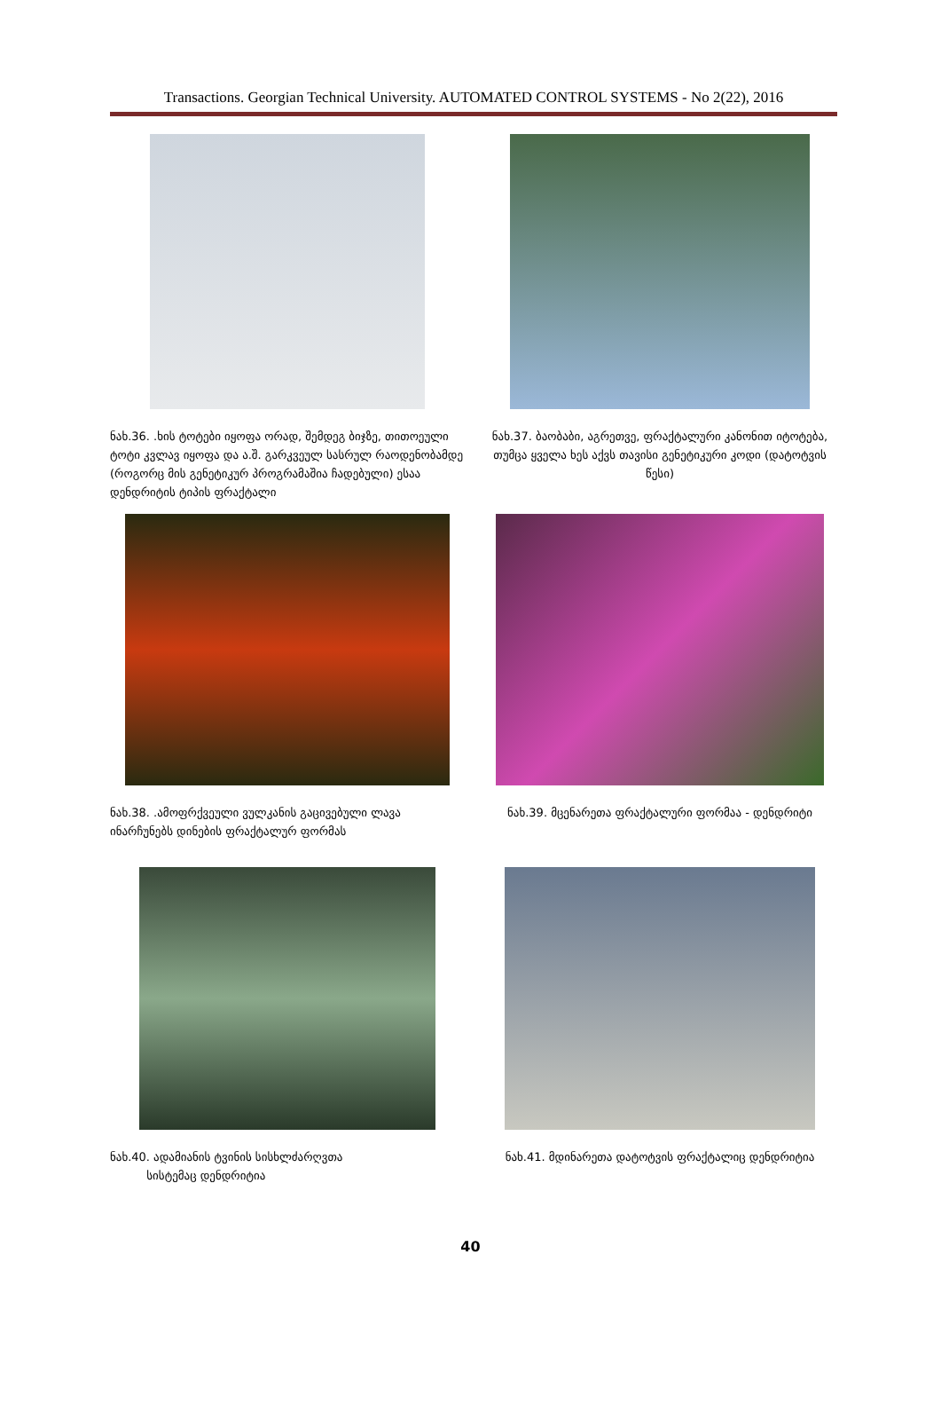Transactions. Georgian Technical University. AUTOMATED CONTROL SYSTEMS - No 2(22), 2016
ნახ.36. .ხის ტოტები იყოფა ორად, შემდეგ ბიჯზე, თითოეული ტოტი კვლავ იყოფა და ა.შ. გარკვეულ სასრულ რაოდენობამდე (როგორც მის გენეტიკურ პროგრამაშია ჩადებული) ესაა დენდრიტის ტიპის ფრაქტალი
ნახ.37. ბაობაბი, აგრეთვე, ფრაქტალური კანონით იტოტება, თუმცა ყველა ხეს აქვს თავისი გენეტიკური კოდი (დატოტვის წესი)
ნახ.38. .ამოფრქვეული ვულკანის გაცივებული ლავა ინარჩუნებს დინების ფრაქტალურ ფორმას
ნახ.39. მცენარეთა ფრაქტალური ფორმაა - დენდრიტი
ნახ.40. ადამიანის ტვინის სისხლძარღვთა
სისტემაც დენდრიტია
ნახ.41. მდინარეთა დატოტვის ფრაქტალიც დენდრიტია
40